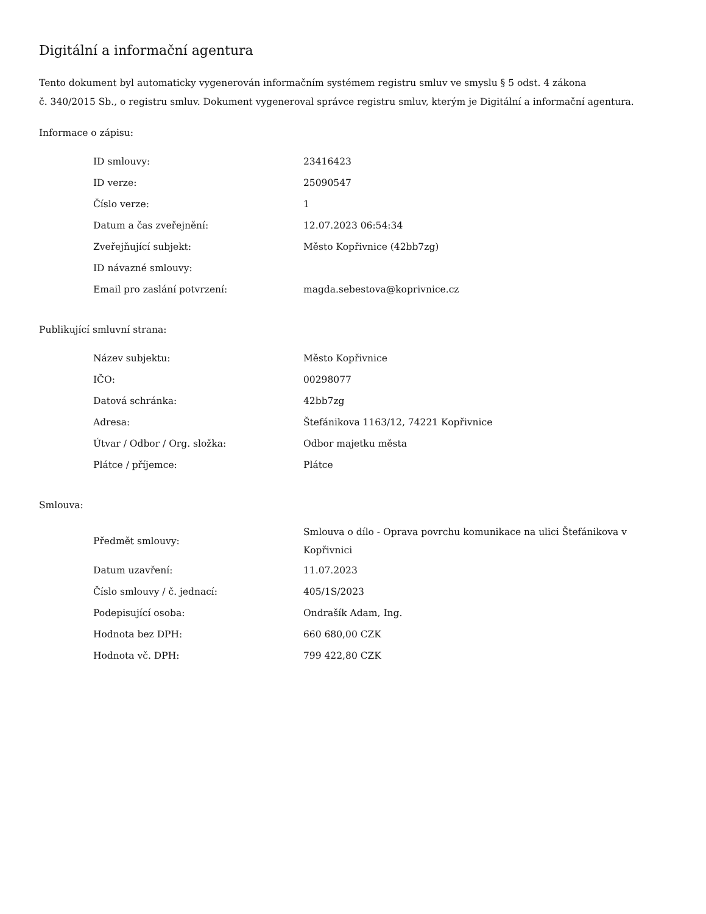Digitální a informační agentura
Tento dokument byl automaticky vygenerován informačním systémem registru smluv ve smyslu § 5 odst. 4 zákona
č. 340/2015 Sb., o registru smluv. Dokument vygeneroval správce registru smluv, kterým je Digitální a informační agentura.
Informace o zápisu:
| ID smlouvy: | 23416423 |
| ID verze: | 25090547 |
| Číslo verze: | 1 |
| Datum a čas zveřejnění: | 12.07.2023 06:54:34 |
| Zveřejňující subjekt: | Město Kopřivnice (42bb7zg) |
| ID návazné smlouvy: | |
| Email pro zaslání potvrzení: | magda.sebestova@koprivnice.cz |
Publikující smluvní strana:
| Název subjektu: | Město Kopřivnice |
| IČO: | 00298077 |
| Datová schránka: | 42bb7zg |
| Adresa: | Štefánikova 1163/12, 74221 Kopřivnice |
| Útvar / Odbor / Org. složka: | Odbor majetku města |
| Plátce / příjemce: | Plátce |
Smlouva:
| Předmět smlouvy: | Smlouva o dílo - Oprava povrchu komunikace na ulici Štefánikova v Kopřivnici |
| Datum uzavření: | 11.07.2023 |
| Číslo smlouvy / č. jednací: | 405/1S/2023 |
| Podepisující osoba: | Ondrašík Adam, Ing. |
| Hodnota bez DPH: | 660 680,00 CZK |
| Hodnota vč. DPH: | 799 422,80 CZK |